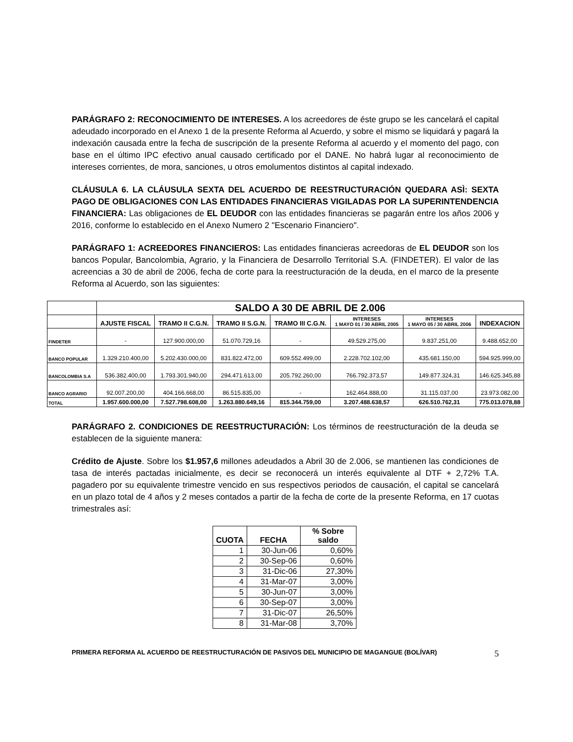PARÁGRAFO 2: RECONOCIMIENTO DE INTERESES. A los acreedores de éste grupo se les cancelará el capital adeudado incorporado en el Anexo 1 de la presente Reforma al Acuerdo, y sobre el mismo se liquidará y pagará la indexación causada entre la fecha de suscripción de la presente Reforma al acuerdo y el momento del pago, con base en el último IPC efectivo anual causado certificado por el DANE. No habrá lugar al reconocimiento de intereses corrientes, de mora, sanciones, u otros emolumentos distintos al capital indexado.
CLÁUSULA 6. LA CLÁUSULA SEXTA DEL ACUERDO DE REESTRUCTURACIÓN QUEDARA ASÌ: SEXTA PAGO DE OBLIGACIONES CON LAS ENTIDADES FINANCIERAS VIGILADAS POR LA SUPERINTENDENCIA FINANCIERA: Las obligaciones de EL DEUDOR con las entidades financieras se pagarán entre los años 2006 y 2016, conforme lo establecido en el Anexo Numero 2 "Escenario Financiero".
PARÁGRAFO 1: ACREEDORES FINANCIEROS: Las entidades financieras acreedoras de EL DEUDOR son los bancos Popular, Bancolombia, Agrario, y la Financiera de Desarrollo Territorial S.A. (FINDETER). El valor de las acreencias a 30 de abril de 2006, fecha de corte para la reestructuración de la deuda, en el marco de la presente Reforma al Acuerdo, son las siguientes:
| | SALDO A 30 DE ABRIL DE 2.006 | | | | | | |
| --- | --- | --- | --- | --- | --- | --- | --- |
| | AJUSTE FISCAL | TRAMO II C.G.N. | TRAMO II S.G.N. | TRAMO III C.G.N. | INTERESES 1 MAYO 01 / 30 ABRIL 2005 | INTERESES 1 MAYO 05 / 30 ABRIL 2006 | INDEXACION |
| FINDETER | - | 127.900.000,00 | 51.070.729,16 | - | 49.529.275,00 | 9.837.251,00 | 9.488.652,00 |
| BANCO POPULAR | 1.329.210.400,00 | 5.202.430.000,00 | 831.822.472,00 | 609.552.499,00 | 2.228.702.102,00 | 435.681.150,00 | 594.925.999,00 |
| BANCOLOMBIA S.A | 536.382.400,00 | 1.793.301.940,00 | 294.471.613,00 | 205.792.260,00 | 766.792.373,57 | 149.877.324,31 | 146.625.345,88 |
| BANCO AGRARIO | 92.007.200,00 | 404.166.668,00 | 86.515.835,00 | - | 162.464.888,00 | 31.115.037,00 | 23.973.082,00 |
| TOTAL | 1.957.600.000,00 | 7.527.798.608,00 | 1.263.880.649,16 | 815.344.759,00 | 3.207.488.638,57 | 626.510.762,31 | 775.013.078,88 |
PARÁGRAFO 2. CONDICIONES DE REESTRUCTURACIÓN: Los términos de reestructuración de la deuda se establecen de la siguiente manera:
Crédito de Ajuste. Sobre los $1.957,6 millones adeudados a Abril 30 de 2.006, se mantienen las condiciones de tasa de interés pactadas inicialmente, es decir se reconocerá un interés equivalente al DTF + 2,72% T.A. pagadero por su equivalente trimestre vencido en sus respectivos periodos de causación, el capital se cancelará en un plazo total de 4 años y 2 meses contados a partir de la fecha de corte de la presente Reforma, en 17 cuotas trimestrales así:
| CUOTA | FECHA | % Sobre saldo |
| --- | --- | --- |
| 1 | 30-Jun-06 | 0,60% |
| 2 | 30-Sep-06 | 0,60% |
| 3 | 31-Dic-06 | 27,30% |
| 4 | 31-Mar-07 | 3,00% |
| 5 | 30-Jun-07 | 3,00% |
| 6 | 30-Sep-07 | 3,00% |
| 7 | 31-Dic-07 | 26,50% |
| 8 | 31-Mar-08 | 3,70% |
PRIMERA REFORMA AL ACUERDO DE REESTRUCTURACIÓN DE PASIVOS DEL MUNICIPIO DE MAGANGUE (BOLÍVAR) 5